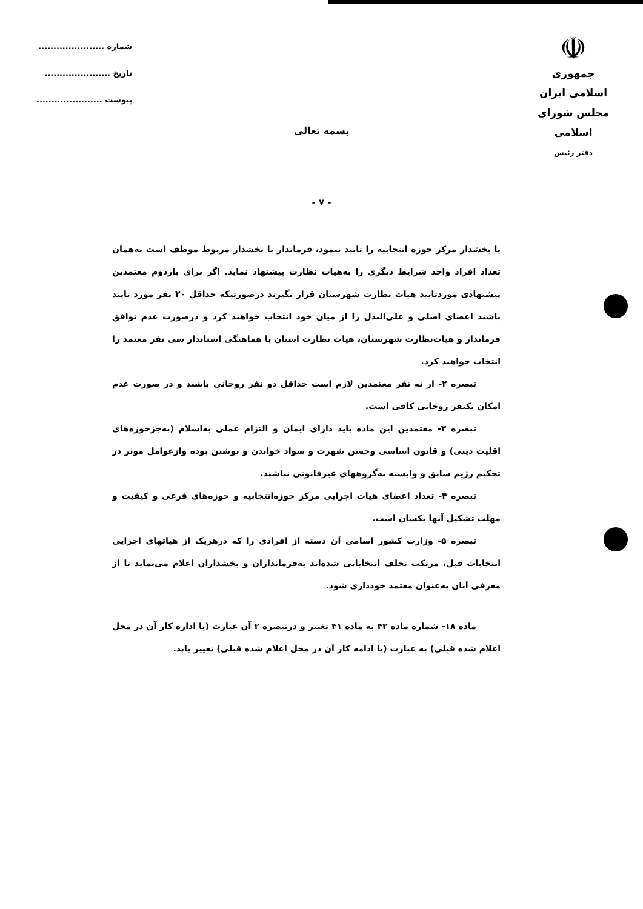☫
جمهوری اسلامی ایران
مجلس شورای اسلامی
دفتر رئیس
شماره ......................
تاریخ ......................
پیوست ......................
بسمه تعالی
- ۷ -
یا بخشدار مرکز حوزه انتخابیه را تایید ننمود، فرماندار یا بخشدار مربوط موظف است به‌همان تعداد افراد واجد شرایط دیگری را به‌هیات نظارت پیشنهاد نماید. اگر برای باردوم معتمدین پیشنهادی موردتایید هیات نظارت شهرستان قرار نگیرند درصورتیکه حداقل ۲۰ نفر مورد تایید باشند اعضای اصلی و علی‌البدل را از میان خود انتخاب خواهند کرد و درصورت عدم توافق فرماندار و هیات‌نظارت شهرستان، هیات نظارت استان با هماهنگی استاندار سی نفر معتمد را انتخاب خواهند کرد.
تبصره ۲- از نه نفر معتمدین لازم است حداقل دو نفر روحانی باشند و در صورت عدم امکان یکنفر روحانی کافی است.
تبصره ۳- معتمدین این ماده باید دارای ایمان و التزام عملی به‌اسلام (به‌جزحوزه‌های اقلیت دینی) و قانون اساسی وحسن شهرت و سواد خواندن و نوشتن بوده وازعوامل موثر در تحکیم رژیم سابق و وابسته به‌گروههای غیرقانونی نباشند.
تبصره ۴- تعداد اعضای هیات اجرایی مرکز حوزه‌انتخابیه و حوزه‌های فرعی و کیفیت و مهلت تشکیل آنها یکسان است.
تبصره ۵- وزارت کشور اسامی آن دسته از افرادی را که درهریک از هیاتهای اجرایی انتخابات قبل، مرتکب تخلف انتخاباتی شده‌اند به‌فرمانداران و بخشداران اعلام می‌نماید تا از معرفی آنان به‌عنوان معتمد خودداری شود.
ماده ۱۸- شماره ماده ۴۲ به ماده ۴۱ تغییر و درتبصره ۲ آن عبارت (یا اداره کار آن در محل اعلام شده قبلی) به عبارت (یا ادامه کار آن در محل اعلام شده قبلی) تغییر یابد.